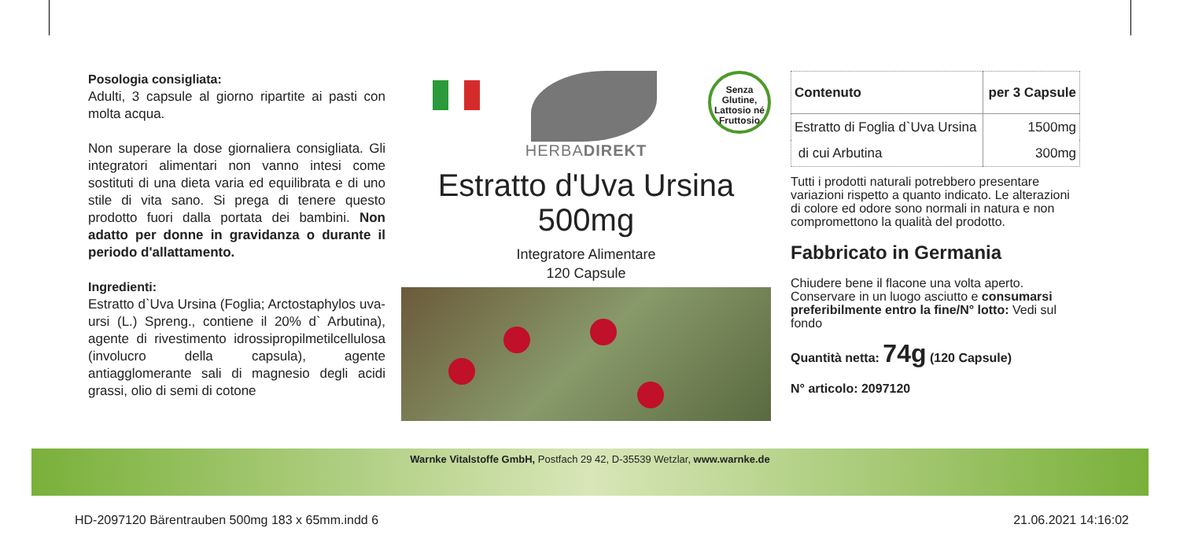Posologia consigliata:
Adulti, 3 capsule al giorno ripartite ai pasti con molta acqua.
Non superare la dose giornaliera consigliata. Gli integratori alimentari non vanno intesi come sostituti di una dieta varia ed equilibrata e di uno stile di vita sano. Si prega di tenere questo prodotto fuori dalla portata dei bambini. Non adatto per donne in gravidanza o durante il periodo d'allattamento.
Ingredienti:
Estratto d`Uva Ursina (Foglia; Arctostaphylos uva-ursi (L.) Spreng., contiene il 20% d` Arbutina), agente di rivestimento idrossipropilmetilcellulosa (involucro della capsula), agente antiagglomerante sali di magnesio degli acidi grassi, olio di semi di cotone
Senza Glutine, Lattosio né Fruttosio
HERBADIREKT
Estratto d'Uva Ursina
500mg
Integratore Alimentare
120 Capsule
| Contenuto | per 3 Capsule |
| --- | --- |
| Estratto di Foglia d`Uva Ursina | 1500mg |
| di cui Arbutina | 300mg |
Tutti i prodotti naturali potrebbero presentare variazioni rispetto a quanto indicato. Le alterazioni di colore ed odore sono normali in natura e non compromettono la qualità del prodotto.
Fabbricato in Germania
Chiudere bene il flacone una volta aperto. Conservare in un luogo asciutto e consumarsi preferibilmente entro la fine/N° lotto: Vedi sul fondo
Quantità netta: 74g (120 Capsule)
N° articolo: 2097120
Warnke Vitalstoffe GmbH, Postfach 29 42, D-35539 Wetzlar, www.warnke.de
HD-2097120 Bärentrauben 500mg 183 x 65mm.indd 6 21.06.2021 14:16:02